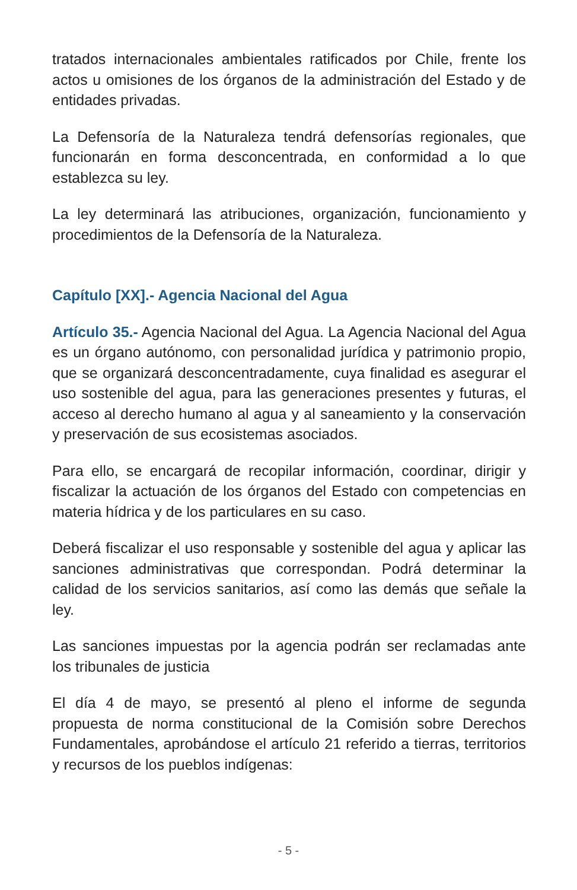tratados internacionales ambientales ratificados por Chile, frente los actos u omisiones de los órganos de la administración del Estado y de entidades privadas.
La Defensoría de la Naturaleza tendrá defensorías regionales, que funcionarán en forma desconcentrada, en conformidad a lo que establezca su ley.
La ley determinará las atribuciones, organización, funcionamiento y procedimientos de la Defensoría de la Naturaleza.
Capítulo [XX].- Agencia Nacional del Agua
Artículo 35.- Agencia Nacional del Agua. La Agencia Nacional del Agua es un órgano autónomo, con personalidad jurídica y patrimonio propio, que se organizará desconcentradamente, cuya finalidad es asegurar el uso sostenible del agua, para las generaciones presentes y futuras, el acceso al derecho humano al agua y al saneamiento y la conservación y preservación de sus ecosistemas asociados.
Para ello, se encargará de recopilar información, coordinar, dirigir y fiscalizar la actuación de los órganos del Estado con competencias en materia hídrica y de los particulares en su caso.
Deberá fiscalizar el uso responsable y sostenible del agua y aplicar las sanciones administrativas que correspondan. Podrá determinar la calidad de los servicios sanitarios, así como las demás que señale la ley.
Las sanciones impuestas por la agencia podrán ser reclamadas ante los tribunales de justicia
El día 4 de mayo, se presentó al pleno el informe de segunda propuesta de norma constitucional de la Comisión sobre Derechos Fundamentales, aprobándose el artículo 21 referido a tierras, territorios y recursos de los pueblos indígenas:
- 5 -